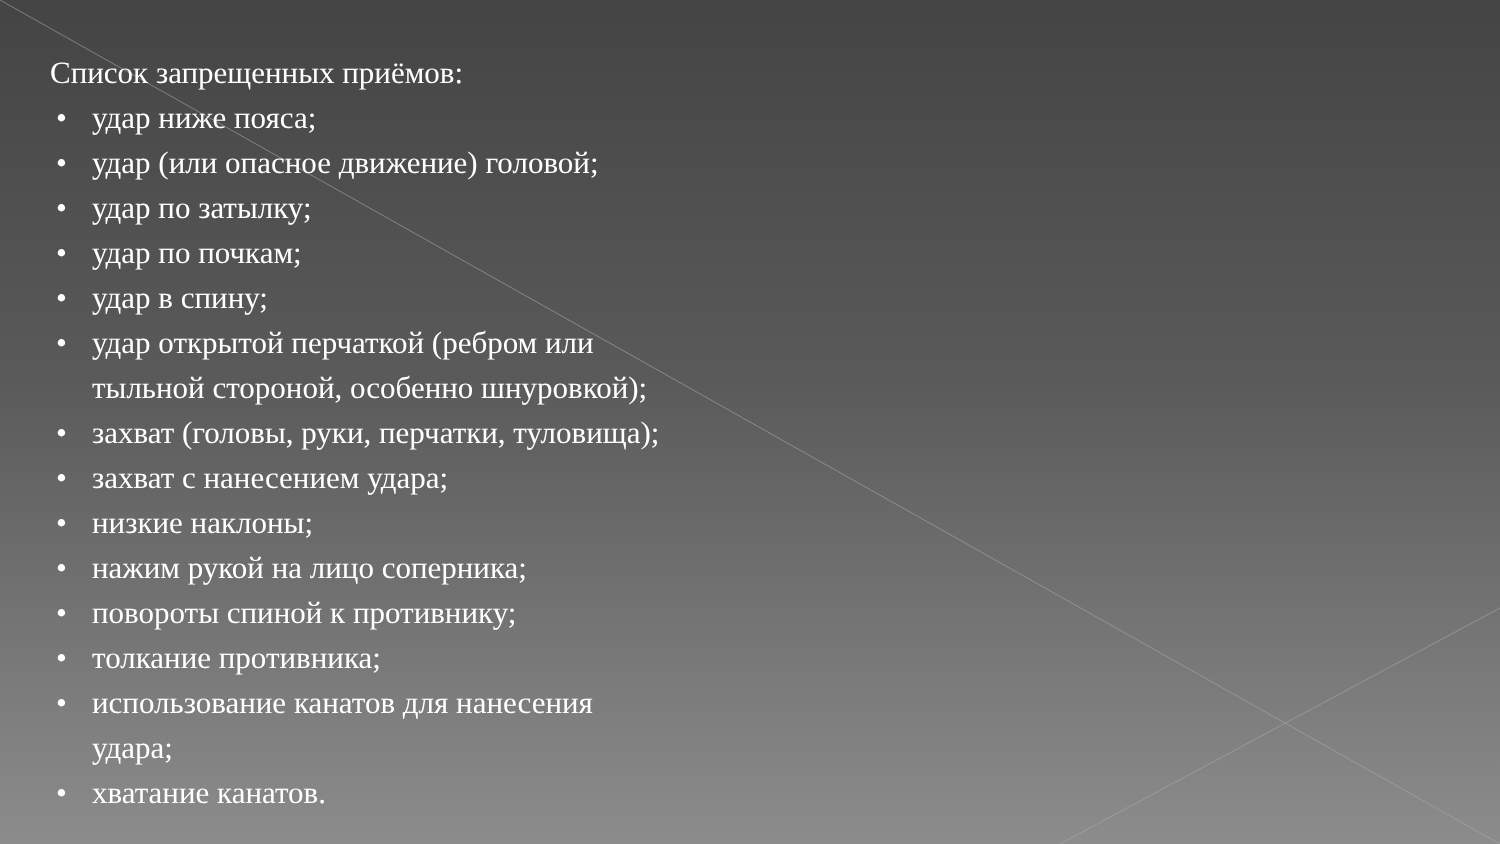Список запрещенных приёмов:
• удар ниже пояса;
• удар (или опасное движение) головой;
• удар по затылку;
• удар по почкам;
• удар в спину;
• удар открытой перчаткой (ребром или
тыльной стороной, особенно шнуровкой);
• захват (головы, руки, перчатки, туловища);
• захват с нанесением удара;
• низкие наклоны;
• нажим рукой на лицо соперника;
• повороты спиной к противнику;
• толкание противника;
• использование канатов для нанесения
удара;
• хватание канатов.